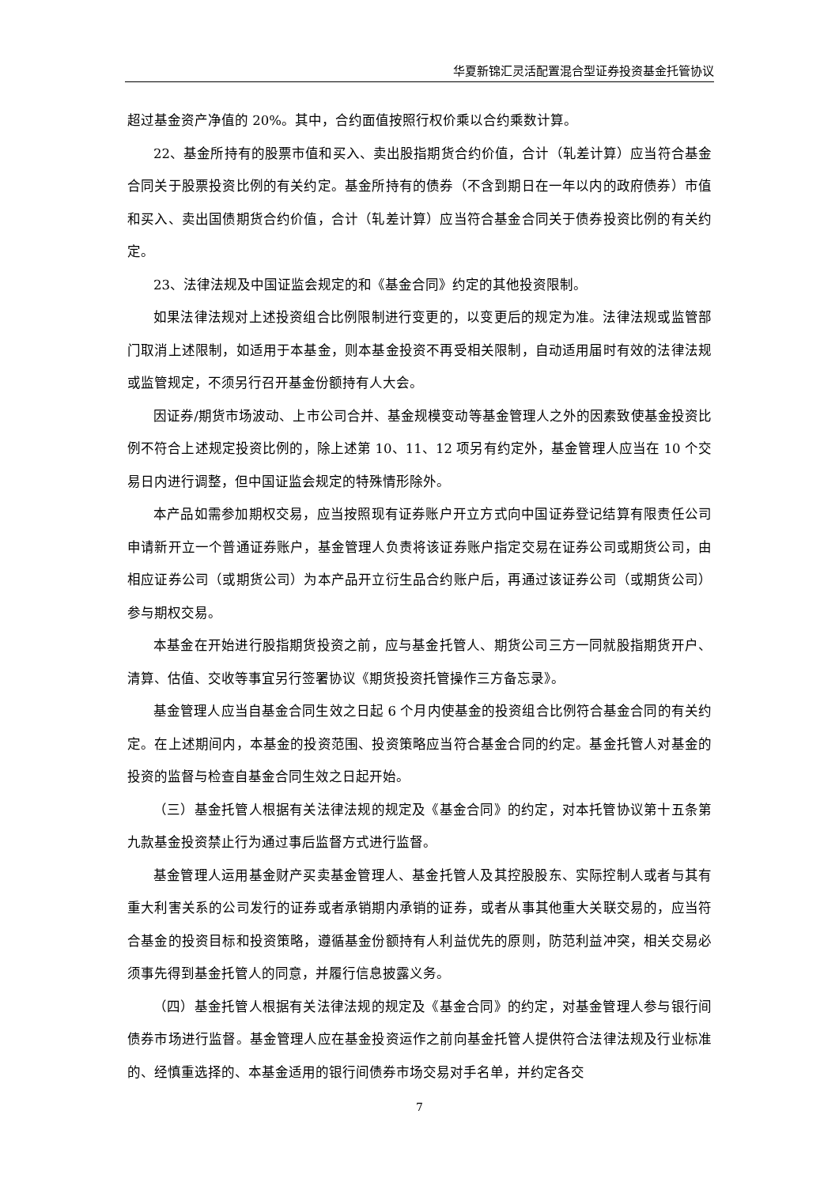华夏新锦汇灵活配置混合型证券投资基金托管协议
超过基金资产净值的 20%。其中，合约面值按照行权价乘以合约乘数计算。
22、基金所持有的股票市值和买入、卖出股指期货合约价值，合计（轧差计算）应当符合基金合同关于股票投资比例的有关约定。基金所持有的债券（不含到期日在一年以内的政府债券）市值和买入、卖出国债期货合约价值，合计（轧差计算）应当符合基金合同关于债券投资比例的有关约定。
23、法律法规及中国证监会规定的和《基金合同》约定的其他投资限制。
如果法律法规对上述投资组合比例限制进行变更的，以变更后的规定为准。法律法规或监管部门取消上述限制，如适用于本基金，则本基金投资不再受相关限制，自动适用届时有效的法律法规或监管规定，不须另行召开基金份额持有人大会。
因证券/期货市场波动、上市公司合并、基金规模变动等基金管理人之外的因素致使基金投资比例不符合上述规定投资比例的，除上述第 10、11、12 项另有约定外，基金管理人应当在 10 个交易日内进行调整，但中国证监会规定的特殊情形除外。
本产品如需参加期权交易，应当按照现有证券账户开立方式向中国证券登记结算有限责任公司申请新开立一个普通证券账户，基金管理人负责将该证券账户指定交易在证券公司或期货公司，由相应证券公司（或期货公司）为本产品开立衍生品合约账户后，再通过该证券公司（或期货公司）参与期权交易。
本基金在开始进行股指期货投资之前，应与基金托管人、期货公司三方一同就股指期货开户、清算、估值、交收等事宜另行签署协议《期货投资托管操作三方备忘录》。
基金管理人应当自基金合同生效之日起 6 个月内使基金的投资组合比例符合基金合同的有关约定。在上述期间内，本基金的投资范围、投资策略应当符合基金合同的约定。基金托管人对基金的投资的监督与检查自基金合同生效之日起开始。
（三）基金托管人根据有关法律法规的规定及《基金合同》的约定，对本托管协议第十五条第九款基金投资禁止行为通过事后监督方式进行监督。
基金管理人运用基金财产买卖基金管理人、基金托管人及其控股股东、实际控制人或者与其有重大利害关系的公司发行的证券或者承销期内承销的证券，或者从事其他重大关联交易的，应当符合基金的投资目标和投资策略，遵循基金份额持有人利益优先的原则，防范利益冲突，相关交易必须事先得到基金托管人的同意，并履行信息披露义务。
（四）基金托管人根据有关法律法规的规定及《基金合同》的约定，对基金管理人参与银行间债券市场进行监督。基金管理人应在基金投资运作之前向基金托管人提供符合法律法规及行业标准的、经慎重选择的、本基金适用的银行间债券市场交易对手名单，并约定各交
7